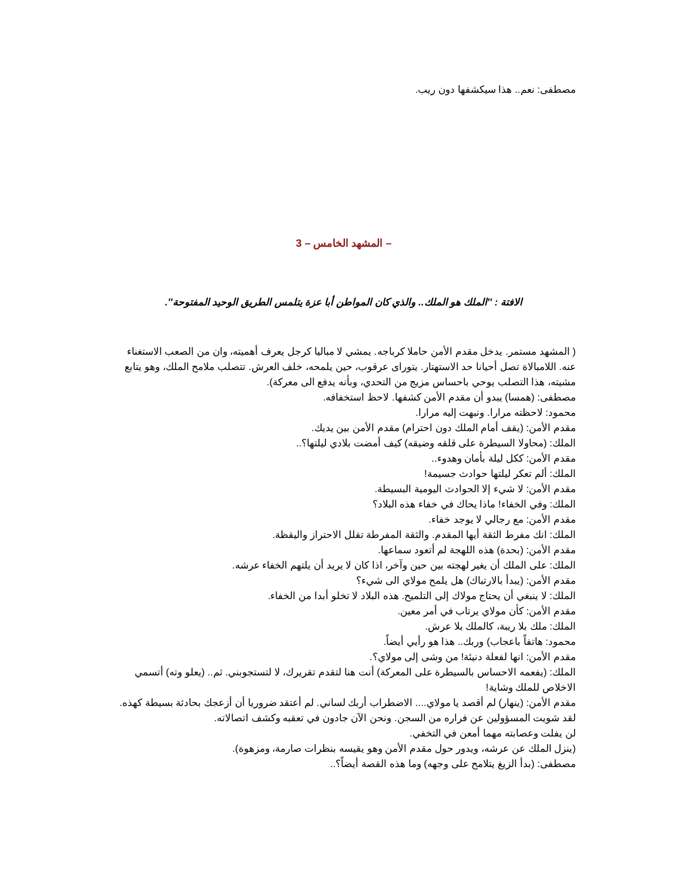مصطفى: نعم.. هذا سيكشفها دون ريب.
– المشهد الخامس – 3
الافتة : ''الملك هو الملك.. والذي كان المواطن أبا عزة يتلمس الطريق الوحيد المفتوحة''.
( المشهد مستمر. يدخل مقدم الأمن حاملا كرباجه. يمشي لا مباليا كرجل يعرف أهميته، وان من الصعب الاستغناء عنه. اللامبالاة تصل أحيانا حد الاستهتار. يتوراى عرقوب، حين يلمحه، خلف العرش. تتصلب ملامح الملك، وهو يتابع مشيته، هذا التصلب يوحي باحساس مزيج من التحدي، وبأنه يدفع الى معركة).
مصطفى: (همسا) يبدو أن مقدم الأمن كشفها. لاحظ استخفافه.
محمود: لاحظته مرارا. ونبهت إليه مرارا.
مقدم الأمن: (يقف أمام الملك دون احترام) مقدم الأمن بين يديك.
الملك: (محاولا السيطرة على قلقه وضيقه) كيف أمضت بلادي ليلتها؟..
مقدم الأمن: ككل ليلة بأمان وهدوء..
الملك: ألم تعكر ليلتها حوادث جسيمة!
مقدم الأمن: لا شيء إلا الحوادث اليومية البسيطة.
الملك: وفي الخفاء! ماذا يحاك في خفاء هذه البلاد؟
مقدم الأمن: مع رجالي لا يوجد خفاء.
الملك: انك مفرط الثقة أيها المقدم. والثقة المفرطة تقلل الاحتراز واليقظة.
مقدم الأمن: (بحدة) هذه اللهجة لم أتعود سماعها.
الملك: على الملك أن يغير لهجته بين حين وآخر، اذا كان لا يريد أن يلتهم الخفاء عرشه.
مقدم الأمن: (يبدأ بالارتباك) هل يلمح مولاي الى شيء؟
الملك: لا ينبغي أن يحتاج مولاك إلى التلميح. هذه البلاد لا تخلو أبدا من الخفاء.
مقدم الأمن: كأن مولاي يرتاب في أمر معين.
الملك: ملك بلا ريبة، كالملك بلا عرش.
محمود: هاتفاً باعجاب) وربك.. هذا هو رأيي أيضاً.
مقدم الأمن: انها لفعلة دنيئة! من وشى إلى مولاي؟.
الملك: (يفعمه الاحساس بالسيطرة على المعركة) أنت هنا لتقدم تقريرك، لا لتستجوبني. ثم.. (يعلو وته) أتسمي الاخلاص للملك وشاية!
مقدم الأمن: (ينهار) لم أقصد يا مولاي.... الاضطراب أربك لساني. لم أعتقد ضروريا أن أزعجك بحادثة بسيطة كهذه. لقد شويت المسؤولين عن فراره من السجن. ونحن الآن جادون في تعقبه وكشف اتصالاته.
لن يفلت وعصابته مهما أمعن في التخفي.
(ينزل الملك عن عرشه، ويدور حول مقدم الأمن وهو يقيسه بنظرات صارمة، ومزهوة).
مصطفى: (بدأ الزيغ يتلامح على وجهه) وما هذه القصة أيضاً؟..